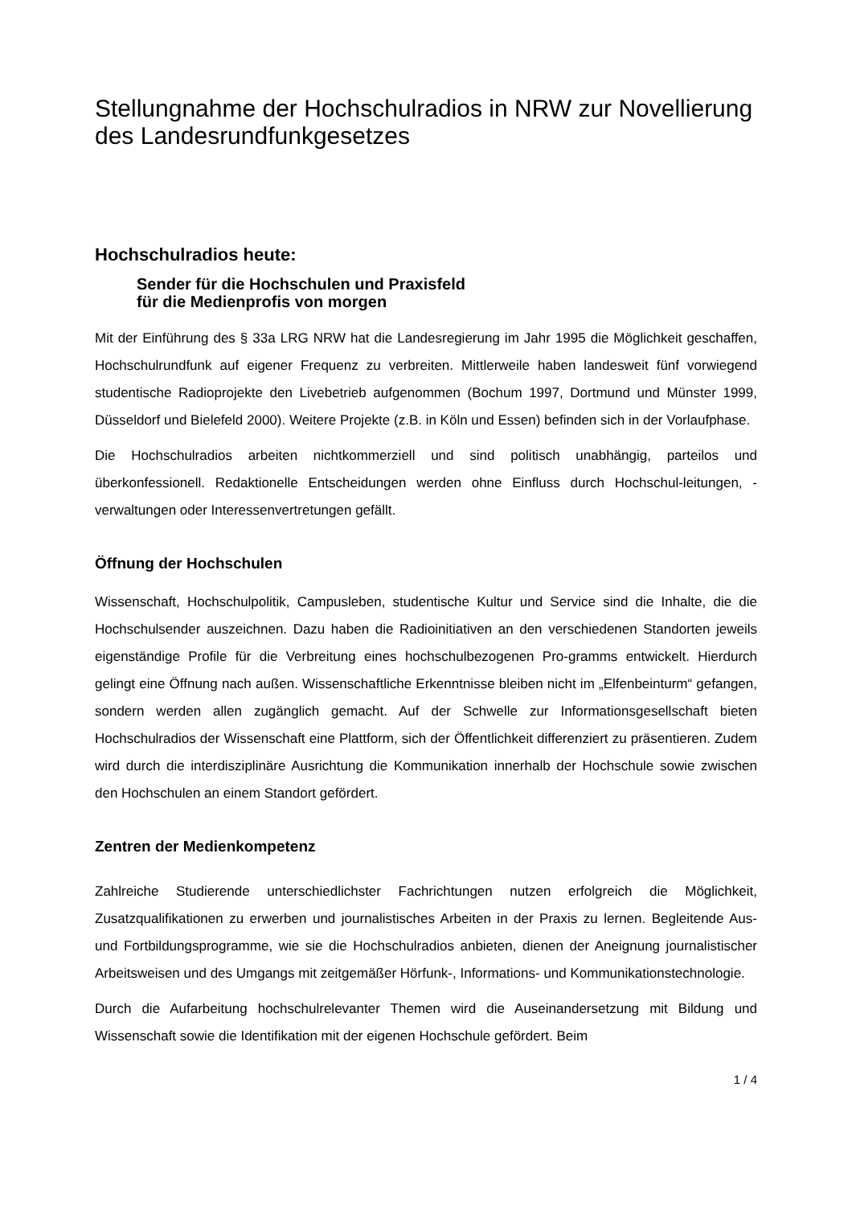Stellungnahme der Hochschulradios in NRW zur Novellierung des Landesrundfunkgesetzes
Hochschulradios heute:
Sender für die Hochschulen und Praxisfeld
für die Medienprofis von morgen
Mit der Einführung des § 33a LRG NRW hat die Landesregierung im Jahr 1995 die Möglichkeit geschaffen, Hochschulrundfunk auf eigener Frequenz zu verbreiten. Mittlerweile haben landesweit fünf vorwiegend studentische Radioprojekte den Livebetrieb aufgenommen (Bochum 1997, Dortmund und Münster 1999, Düsseldorf und Bielefeld 2000). Weitere Projekte (z.B. in Köln und Essen) befinden sich in der Vorlaufphase.
Die Hochschulradios arbeiten nichtkommerziell und sind politisch unabhängig, parteilos und überkonfessionell. Redaktionelle Entscheidungen werden ohne Einfluss durch Hochschul-leitungen, -verwaltungen oder Interessenvertretungen gefällt.
Öffnung der Hochschulen
Wissenschaft, Hochschulpolitik, Campusleben, studentische Kultur und Service sind die Inhalte, die die Hochschulsender auszeichnen. Dazu haben die Radioinitiativen an den verschiedenen Standorten jeweils eigenständige Profile für die Verbreitung eines hochschulbezogenen Pro-gramms entwickelt. Hierdurch gelingt eine Öffnung nach außen. Wissenschaftliche Erkenntnisse bleiben nicht im „Elfenbeinturm“ gefangen, sondern werden allen zugänglich gemacht. Auf der Schwelle zur Informationsgesellschaft bieten Hochschulradios der Wissenschaft eine Plattform, sich der Öffentlichkeit differenziert zu präsentieren. Zudem wird durch die interdisziplinäre Ausrichtung die Kommunikation innerhalb der Hochschule sowie zwischen den Hochschulen an einem Standort gefördert.
Zentren der Medienkompetenz
Zahlreiche Studierende unterschiedlichster Fachrichtungen nutzen erfolgreich die Möglichkeit, Zusatzqualifikationen zu erwerben und journalistisches Arbeiten in der Praxis zu lernen. Begleitende Aus- und Fortbildungsprogramme, wie sie die Hochschulradios anbieten, dienen der Aneignung journalistischer Arbeitsweisen und des Umgangs mit zeitgemäßer Hörfunk-, Informations- und Kommunikationstechnologie.
Durch die Aufarbeitung hochschulrelevanter Themen wird die Auseinandersetzung mit Bildung und Wissenschaft sowie die Identifikation mit der eigenen Hochschule gefördert. Beim
1 / 4